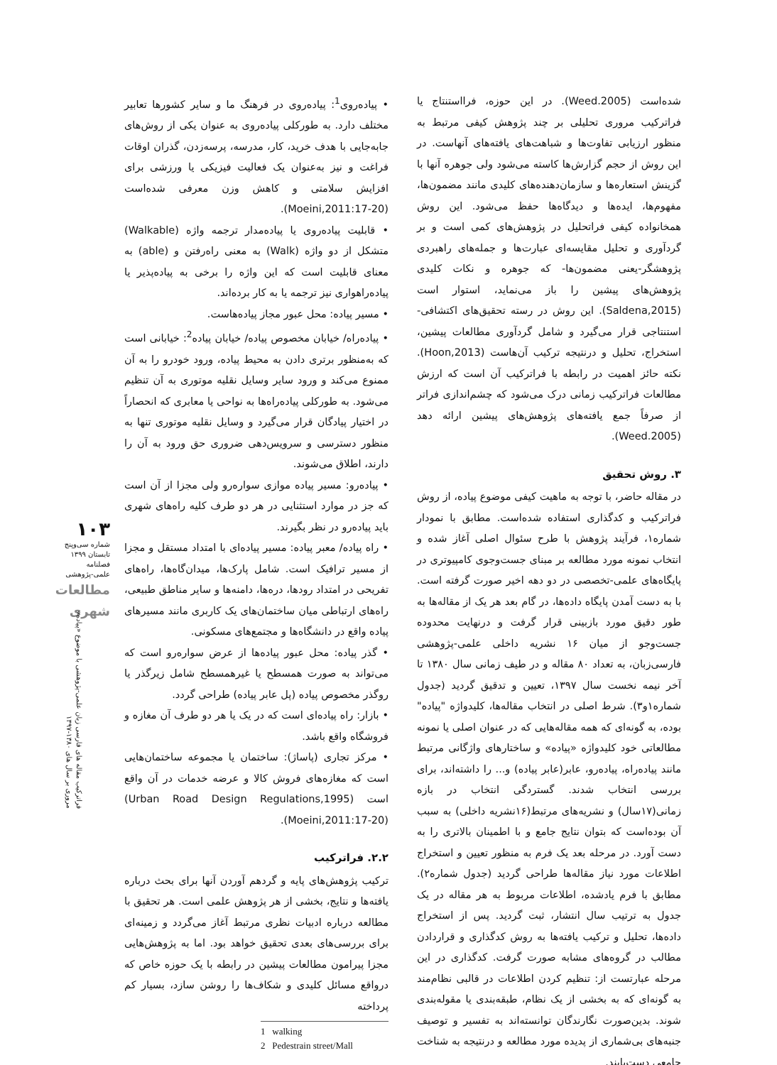• پیاده‌روی<sup>1</sup>: پیاده‌روی در فرهنگ ما و سایر کشورها تعابیر مختلف دارد. به طورکلی پیاده‌روی به عنوان یکی از روش‌های جابه‌جایی با هدف خرید، کار، مدرسه، پرسه‌زدن، گذران اوقات فراغت و نیز به‌عنوان یک فعالیت فیزیکی یا ورزشی برای افزایش سلامتی و کاهش وزن معرفی شده‌است (Moeini,2011:17-20).
• قابلیت پیاده‌روی یا پیاده‌مدار ترجمه واژه (Walkable) متشکل از دو واژه (Walk) به معنی راه‌رفتن و (able) به معنای قابلیت است که این واژه را برخی به پیاده‌پذیر یا پیاده‌راهواری نیز ترجمه یا به کار برده‌اند.
• مسیر پیاده: محل عبور مجاز پیاده‌هاست.
• پیاده‌راه/ خیابان مخصوص پیاده/ خیابان پیاده<sup>2</sup>: خیابانی است که به‌منظور برتری دادن به محیط پیاده، ورود خودرو را به آن ممنوع می‌کند و ورود سایر وسایل نقلیه موتوری به آن تنظیم می‌شود. به طورکلی پیاده‌راه‌ها به نواحی یا معابری که انحصاراً در اختیار پیادگان قرار می‌گیرد و وسایل نقلیه موتوری تنها به منظور دسترسی و سرویس‌دهی ضروری حق ورود به آن را دارند، اطلاق می‌شوند.
• پیاده‌رو: مسیر پیاده موازی سواره‌رو ولی مجزا از آن است که جز در موارد استثنایی در هر دو طرف کلیه راه‌های شهری باید پیاده‌رو در نظر بگیرند.
• راه پیاده/ معبر پیاده: مسیر پیاده‌ای با امتداد مستقل و مجزا از مسیر ترافیک است. شامل پارک‌ها، میدان‌گاه‌ها، راه‌های تفریحی در امتداد رودها، دره‌ها، دامنه‌ها و سایر مناطق طبیعی، راه‌های ارتباطی میان ساختمان‌های یک کاربری مانند مسیرهای پیاده واقع در دانشگاه‌ها و مجتمع‌های مسکونی.
• گذر پیاده: محل عبور پیاده‌ها از عرض سواره‌رو است که می‌تواند به صورت همسطح یا غیرهمسطح شامل زیرگذر یا روگذر مخصوص پیاده (پل عابر پیاده) طراحی گردد.
• بازار: راه پیاده‌ای است که در یک یا هر دو طرف آن مغازه و فروشگاه واقع باشد.
• مرکز تجاری (پاساژ): ساختمان یا مجموعه ساختمان‌هایی است که مغازه‌های فروش کالا و عرضه خدمات در آن واقع است (Urban Road Design Regulations,1995) (Moeini,2011:17-20).
۲.۲. فراترکیب
ترکیب پژوهش‌های پایه و گردهم آوردن آنها برای بحث درباره یافته‌ها و نتایج، بخشی از هر پژوهش علمی است. هر تحقیق با مطالعه درباره ادبیات نظری مرتبط آغاز می‌گردد و زمینه‌ای برای بررسی‌های بعدی تحقیق خواهد بود. اما به پژوهش‌هایی مجزا پیرامون مطالعات پیشین در رابطه با یک حوزه خاص که درواقع مسائل کلیدی و شکاف‌ها را روشن سازد، بسیار کم پرداخته
1 walking
2 Pedestrain street/Mall
شده‌است (Weed.2005). در این حوزه، فرااستنتاج یا فراترکیب مروری تحلیلی بر چند پژوهش کیفی مرتبط به منظور ارزیابی تفاوت‌ها و شباهت‌های یافته‌های آنهاست. در این روش از حجم گزارش‌ها کاسته می‌شود ولی جوهره آنها با گزینش استعاره‌ها و سازمان‌دهنده‌های کلیدی مانند مضمون‌ها، مفهوم‌ها، ایده‌ها و دیدگاه‌ها حفظ می‌شود. این روش همخانواده کیفی فراتحلیل در پژوهش‌های کمی است و بر گردآوری و تحلیل مقایسه‌ای عبارت‌ها و جمله‌های راهبردی پژوهشگر-یعنی مضمون‌ها- که جوهره و نکات کلیدی پژوهش‌های پیشین را باز می‌نماید، استوار است (Saldena,2015). این روش در رسته تحقیق‌های اکتشافی-استنتاجی قرار می‌گیرد و شامل گردآوری مطالعات پیشین، استخراج، تحلیل و درنتیجه ترکیب آن‌هاست (Hoon,2013). نکته حائز اهمیت در رابطه با فراترکیب آن است که ارزش مطالعات فراترکیب زمانی درک می‌شود که چشم‌اندازی فراتر از صرفاً جمع یافته‌های پژوهش‌های پیشین ارائه دهد (Weed.2005).
۳. روش تحقیق
در مقاله حاضر، با توجه به ماهیت کیفی موضوع پیاده، از روش فراترکیب و کدگذاری استفاده شده‌است. مطابق با نمودار شماره۱، فرآیند پژوهش با طرح سئوال اصلی آغاز شده و انتخاب نمونه مورد مطالعه بر مبنای جست‌وجوی کامپیوتری در پایگاه‌های علمی-تخصصی در دو دهه اخیر صورت گرفته است. با به دست آمدن پایگاه داده‌ها، در گام بعد هر یک از مقاله‌ها به طور دقیق مورد بازبینی قرار گرفت و درنهایت محدوده جست‌وجو از میان ۱۶ نشریه داخلی علمی-پژوهشی فارسی‌زبان، به تعداد ۸۰ مقاله و در طیف زمانی سال ۱۳۸۰ تا آخر نیمه نخست سال ۱۳۹۷، تعیین و تدقیق گردید (جدول شماره۱و۳). شرط اصلی در انتخاب مقاله‌ها، کلیدواژه "پیاده" بوده، به گونه‌ای که همه مقاله‌هایی که در عنوان اصلی یا نمونه مطالعاتی خود کلیدواژه «پیاده» و ساختارهای واژگانی مرتبط مانند پیاده‌راه، پیاده‌رو، عابر(عابر پیاده) و... را داشته‌اند، برای بررسی انتخاب شدند. گستردگی انتخاب در بازه زمانی(۱۷سال) و نشریه‌های مرتبط(۱۶نشریه داخلی) به سبب آن بوده‌است که بتوان نتایج جامع و با اطمینان بالاتری را به دست آورد. در مرحله بعد یک فرم به منظور تعیین و استخراج اطلاعات مورد نیاز مقاله‌ها طراحی گردید (جدول شماره۲). مطابق با فرم یادشده، اطلاعات مربوط به هر مقاله در یک جدول به ترتیب سال انتشار، ثبت گردید. پس از استخراج داده‌ها، تحلیل و ترکیب یافته‌ها به روش کدگذاری و قراردادن مطالب در گروه‌های مشابه صورت گرفت. کدگذاری در این مرحله عبارتست از: تنظیم کردن اطلاعات در قالبی نظام‌مند به گونه‌ای که به بخشی از یک نظام، طبقه‌بندی یا مقوله‌بندی شوند. بدین‌صورت نگارندگان توانسته‌اند به تفسیر و توصیف جنبه‌های بی‌شماری از پدیده مورد مطالعه و درنتیجه به شناخت جامعی دست‌یابند.
۱۰۳
شماره سی‌وپنج
تابستان ۱۳۹۹
فصلنامه
علمی-پژوهشی
مطالعات شهری
فراترکیب مقاله های فارسی زبان علمی-پژوهشی با موضوع «پیاده»
مروری بر سال های ۱۳۸۰-۱۳۹۷